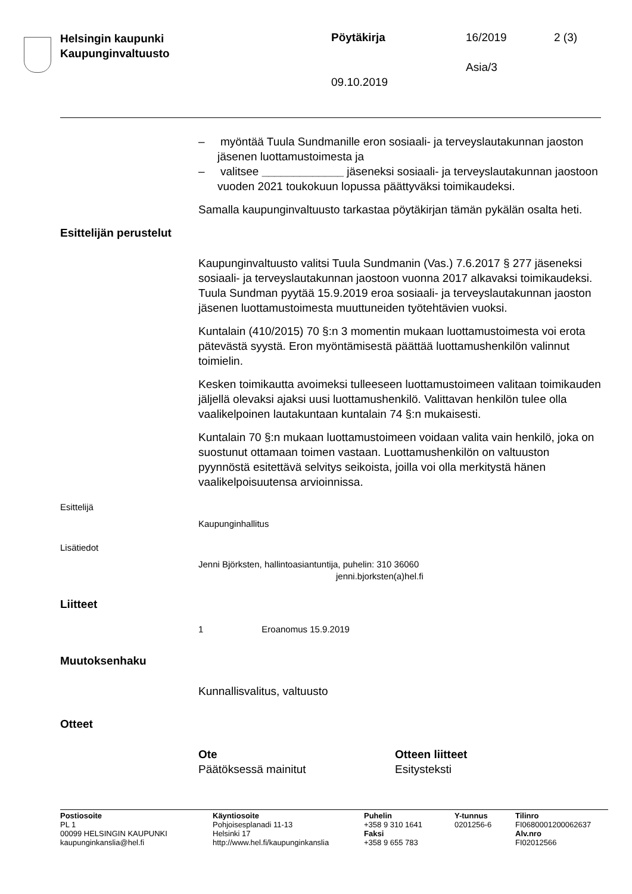Helsingin kaupunki
Kaupunginvaltuusto
Pöytäkirja 16/2019 2 (3)
Asia/3
09.10.2019
– myöntää Tuula Sundmanille eron sosiaali- ja terveyslautakunnan jaoston jäsenen luottamustoimesta ja
– valitsee _____________ jäseneksi sosiaali- ja terveyslautakunnan jaostoon vuoden 2021 toukokuun lopussa päättyväksi toimikaudeksi.
Samalla kaupunginvaltuusto tarkastaa pöytäkirjan tämän pykälän osalta heti.
Esittelijän perustelut
Kaupunginvaltuusto valitsi Tuula Sundmanin (Vas.) 7.6.2017 § 277 jäseneksi sosiaali- ja terveyslautakunnan jaostoon vuonna 2017 alkavaksi toimikaudeksi. Tuula Sundman pyytää 15.9.2019 eroa sosiaali- ja terveyslautakunnan jaoston jäsenen luottamustoimesta muuttuneiden työtehtävien vuoksi.
Kuntalain (410/2015) 70 §:n 3 momentin mukaan luottamustoimesta voi erota pätevästä syystä. Eron myöntämisestä päättää luottamushenkilön valinnut toimielin.
Kesken toimikautta avoimeksi tulleeseen luottamustoimeen valitaan toimikauden jäljellä olevaksi ajaksi uusi luottamushenkilö. Valittavan henkilön tulee olla vaalikelpoinen lautakuntaan kuntalain 74 §:n mukaisesti.
Kuntalain 70 §:n mukaan luottamustoimeen voidaan valita vain henkilö, joka on suostunut ottamaan toimen vastaan. Luottamushenkilön on valtuuston pyynnöstä esitettävä selvitys seikoista, joilla voi olla merkitystä hänen vaalikelpoisuutensa arvioinnissa.
Esittelijä
Kaupunginhallitus
Lisätiedot
Jenni Björksten, hallintoasiantuntija, puhelin: 310 36060
jenni.bjorksten(a)hel.fi
Liitteet
1 Eroanomus 15.9.2019
Muutoksenhaku
Kunnallisvalitus, valtuusto
Otteet
| Ote | Otteen liitteet |
| --- | --- |
| Päätöksessä mainitut | Esitysteksti |
| Postiosoite PL 1 00099 HELSINGIN KAUPUNKI kaupunginkanslia@hel.fi | Käyntiosoite Pohjoisesplanadi 11-13 Helsinki 17 http://www.hel.fi/kaupunginkanslia | Puhelin +358 9 310 1641 Faksi +358 9 655 783 | Y-tunnus 0201256-6 | Tilinro FI0680001200062637 Alv.nro FI02012566 |